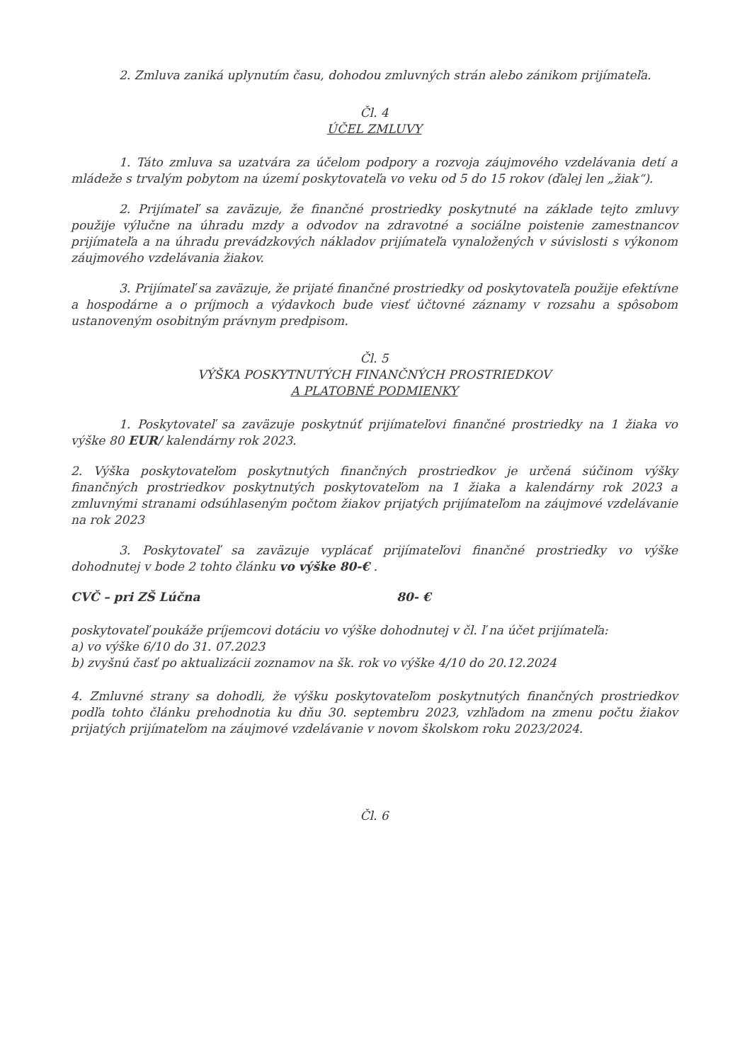2. Zmluva zaniká uplynutím času, dohodou zmluvných strán alebo zánikom prijímateľa.
Čl. 4
ÚČEL ZMLUVY
1. Táto zmluva sa uzatvára za účelom podpory a rozvoja záujmového vzdelávania detí a mládeže s trvalým pobytom na území poskytovateľa vo veku od 5 do 15 rokov (ďalej len „žiak“).
2. Prijímateľ sa zaväzuje, že finančné prostriedky poskytnuté na základe tejto zmluvy použije výlučne na úhradu mzdy a odvodov na zdravotné a sociálne poistenie zamestnancov prijímateľa a na úhradu prevádzkových nákladov prijímateľa vynaložených v súvislosti s výkonom záujmového vzdelávania žiakov.
3. Prijímateľ sa zaväzuje, že prijaté finančné prostriedky od poskytovateľa použije efektívne a hospodárne a o príjmoch a výdavkoch bude viesť účtovné záznamy v rozsahu a spôsobom ustanoveným osobitným právnym predpisom.
Čl. 5
VÝŠKA POSKYTNUTÝCH FINANČNÝCH PROSTRIEDKOV
A PLATOBNÉ PODMIENKY
1. Poskytovateľ sa zaväzuje poskytnúť prijímateľovi finančné prostriedky na 1 žiaka vo výške 80 EUR/ kalendárny rok 2023.
2. Výška poskytovateľom poskytnutých finančných prostriedkov je určená súčinom výšky finančných prostriedkov poskytnutých poskytovateľom na 1 žiaka a kalendárny rok 2023 a zmluvnými stranami odsúhlaseným počtom žiakov prijatých prijímateľom na záujmové vzdelávanie na rok 2023
3. Poskytovateľ sa zaväzuje vyplácať prijímateľovi finančné prostriedky vo výške dohodnutej v bode 2 tohto článku vo výške 80-€ .
CVČ – pri ZŠ Lúčna 80- €
poskytovateľ poukáže príjemcovi dotáciu vo výške dohodnutej v čl. ľ na účet prijímateľa:
a) vo výške 6/10 do 31. 07.2023
b) zvyšnú časť po aktualizácii zoznamov na šk. rok vo výške 4/10 do 20.12.2024
4. Zmluvné strany sa dohodli, že výšku poskytovateľom poskytnutých finančných prostriedkov podľa tohto článku prehodnotia ku dňu 30. septembru 2023, vzhľadom na zmenu počtu žiakov prijatých prijímateľom na záujmové vzdelávanie v novom školskom roku 2023/2024.
Čl. 6